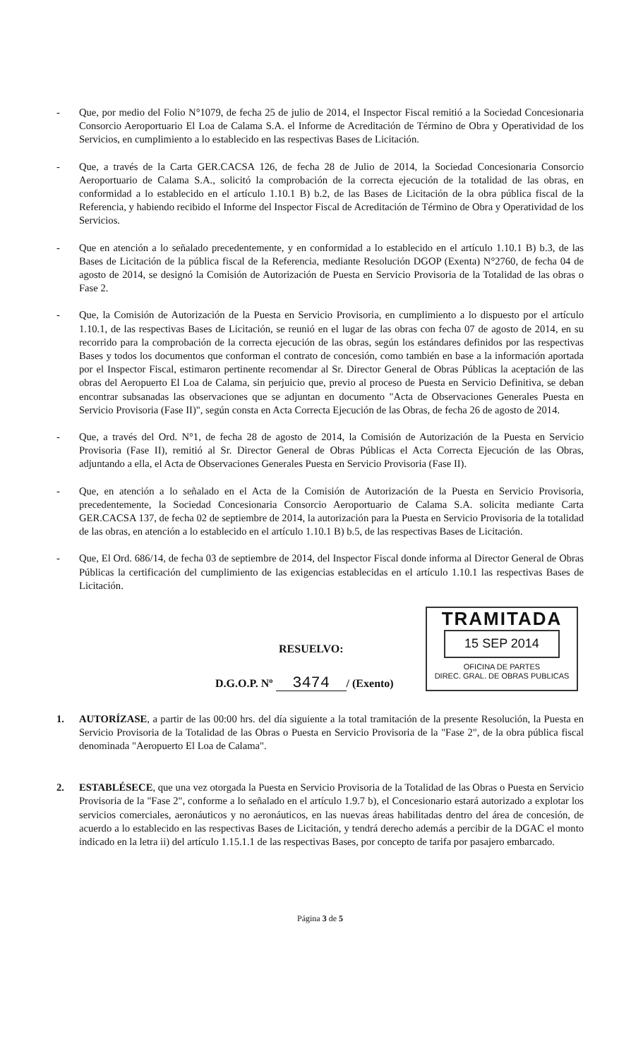- Que, por medio del Folio N°1079, de fecha 25 de julio de 2014, el Inspector Fiscal remitió a la Sociedad Concesionaria Consorcio Aeroportuario El Loa de Calama S.A. el Informe de Acreditación de Término de Obra y Operatividad de los Servicios, en cumplimiento a lo establecido en las respectivas Bases de Licitación.
- Que, a través de la Carta GER.CACSA 126, de fecha 28 de Julio de 2014, la Sociedad Concesionaria Consorcio Aeroportuario de Calama S.A., solicitó la comprobación de la correcta ejecución de la totalidad de las obras, en conformidad a lo establecido en el artículo 1.10.1 B) b.2, de las Bases de Licitación de la obra pública fiscal de la Referencia, y habiendo recibido el Informe del Inspector Fiscal de Acreditación de Término de Obra y Operatividad de los Servicios.
- Que en atención a lo señalado precedentemente, y en conformidad a lo establecido en el artículo 1.10.1 B) b.3, de las Bases de Licitación de la pública fiscal de la Referencia, mediante Resolución DGOP (Exenta) N°2760, de fecha 04 de agosto de 2014, se designó la Comisión de Autorización de Puesta en Servicio Provisoria de la Totalidad de las obras o Fase 2.
- Que, la Comisión de Autorización de la Puesta en Servicio Provisoria, en cumplimiento a lo dispuesto por el artículo 1.10.1, de las respectivas Bases de Licitación, se reunió en el lugar de las obras con fecha 07 de agosto de 2014, en su recorrido para la comprobación de la correcta ejecución de las obras, según los estándares definidos por las respectivas Bases y todos los documentos que conforman el contrato de concesión, como también en base a la información aportada por el Inspector Fiscal, estimaron pertinente recomendar al Sr. Director General de Obras Públicas la aceptación de las obras del Aeropuerto El Loa de Calama, sin perjuicio que, previo al proceso de Puesta en Servicio Definitiva, se deban encontrar subsanadas las observaciones que se adjuntan en documento "Acta de Observaciones Generales Puesta en Servicio Provisoria (Fase II)", según consta en Acta Correcta Ejecución de las Obras, de fecha 26 de agosto de 2014.
- Que, a través del Ord. N°1, de fecha 28 de agosto de 2014, la Comisión de Autorización de la Puesta en Servicio Provisoria (Fase II), remitió al Sr. Director General de Obras Públicas el Acta Correcta Ejecución de las Obras, adjuntando a ella, el Acta de Observaciones Generales Puesta en Servicio Provisoria (Fase II).
- Que, en atención a lo señalado en el Acta de la Comisión de Autorización de la Puesta en Servicio Provisoria, precedentemente, la Sociedad Concesionaria Consorcio Aeroportuario de Calama S.A. solicita mediante Carta GER.CACSA 137, de fecha 02 de septiembre de 2014, la autorización para la Puesta en Servicio Provisoria de la totalidad de las obras, en atención a lo establecido en el artículo 1.10.1 B) b.5, de las respectivas Bases de Licitación.
- Que, El Ord. 686/14, de fecha 03 de septiembre de 2014, del Inspector Fiscal donde informa al Director General de Obras Públicas la certificación del cumplimiento de las exigencias establecidas en el artículo 1.10.1 las respectivas Bases de Licitación.
RESUELVO:
D.G.O.P. Nº 3474 / (Exento)
TRAMITADA
15 SEP 2014
OFICINA DE PARTES
DIREC. GRAL. DE OBRAS PUBLICAS
1. AUTORÍZASE, a partir de las 00:00 hrs. del día siguiente a la total tramitación de la presente Resolución, la Puesta en Servicio Provisoria de la Totalidad de las Obras o Puesta en Servicio Provisoria de la "Fase 2", de la obra pública fiscal denominada "Aeropuerto El Loa de Calama".
2. ESTABLÉSECE, que una vez otorgada la Puesta en Servicio Provisoria de la Totalidad de las Obras o Puesta en Servicio Provisoria de la "Fase 2", conforme a lo señalado en el artículo 1.9.7 b), el Concesionario estará autorizado a explotar los servicios comerciales, aeronáuticos y no aeronáuticos, en las nuevas áreas habilitadas dentro del área de concesión, de acuerdo a lo establecido en las respectivas Bases de Licitación, y tendrá derecho además a percibir de la DGAC el monto indicado en la letra ii) del artículo 1.15.1.1 de las respectivas Bases, por concepto de tarifa por pasajero embarcado.
Página 3 de 5